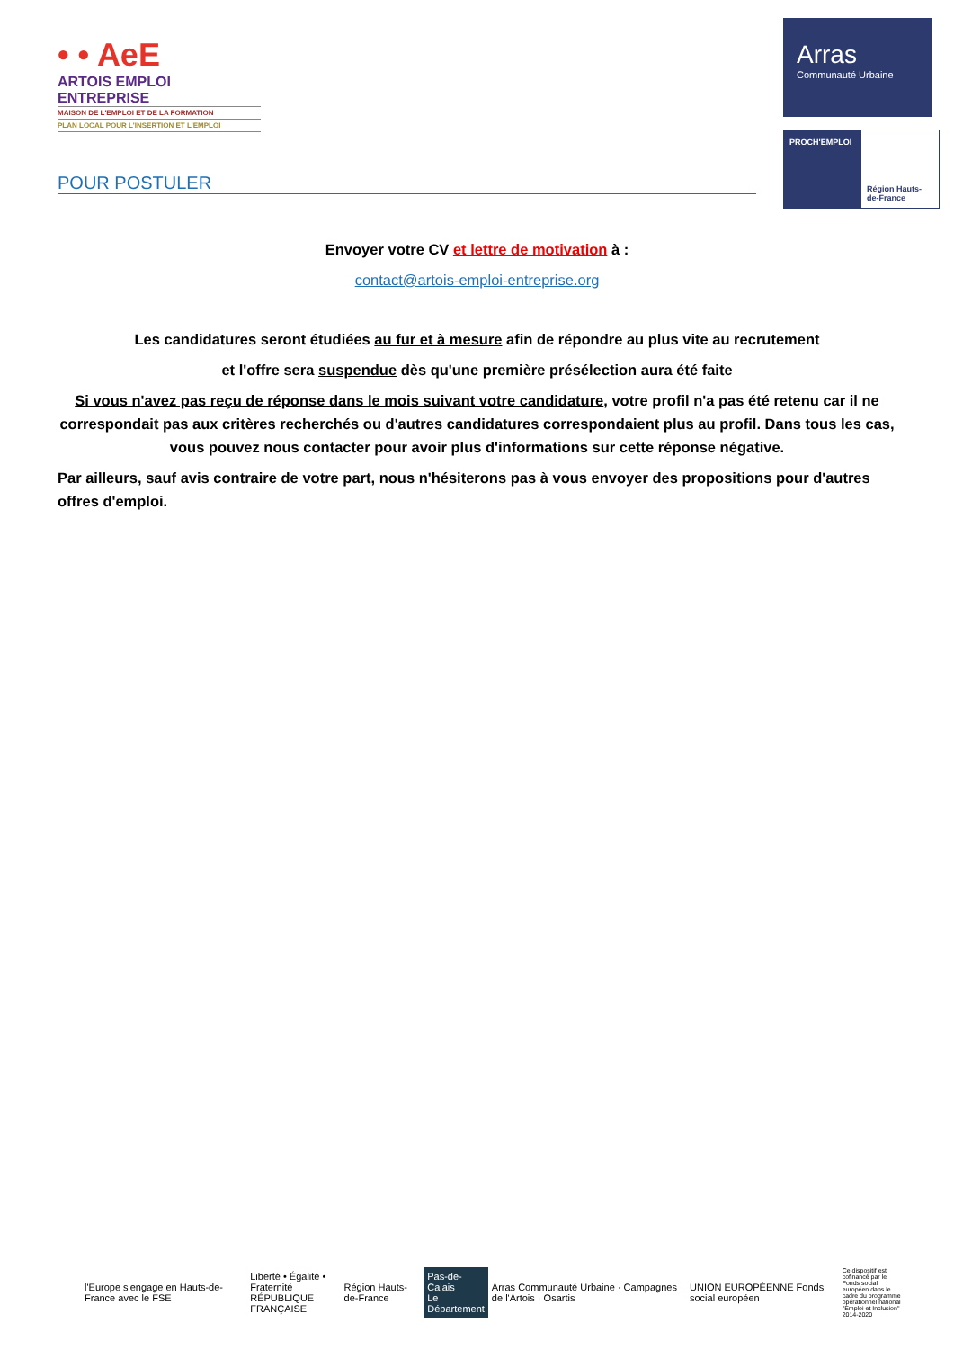• • AeE
ARTOIS EMPLOI ENTREPRISE
MAISON DE L'EMPLOI ET DE LA FORMATION
PLAN LOCAL POUR L'INSERTION ET L'EMPLOI
Arras
Communauté Urbaine
PROCH'EMPLOI
Région Hauts-de-France
POUR POSTULER
Envoyer votre CV et lettre de motivation à :
contact@artois-emploi-entreprise.org
Les candidatures seront étudiées au fur et à mesure afin de répondre au plus vite au recrutement
et l'offre sera suspendue dès qu'une première présélection aura été faite
Si vous n'avez pas reçu de réponse dans le mois suivant votre candidature, votre profil n'a pas été retenu car il ne correspondait pas aux critères recherchés ou d'autres candidatures correspondaient plus au profil. Dans tous les cas, vous pouvez nous contacter pour avoir plus d'informations sur cette réponse négative.
Par ailleurs, sauf avis contraire de votre part, nous n'hésiterons pas à vous envoyer des propositions pour d'autres offres d'emploi.
l'Europe s'engage en Hauts-de-France avec le FSE
Liberté • Égalité • Fraternité
RÉPUBLIQUE FRANÇAISE
Région Hauts-de-France
Pas-de-Calais
Le Département
Arras Communauté Urbaine · Campagnes de l'Artois · Osartis
UNION EUROPÉENNE Fonds social européen
Ce dispositif est cofinancé par le Fonds social européen dans le cadre du programme opérationnel national "Emploi et Inclusion" 2014-2020